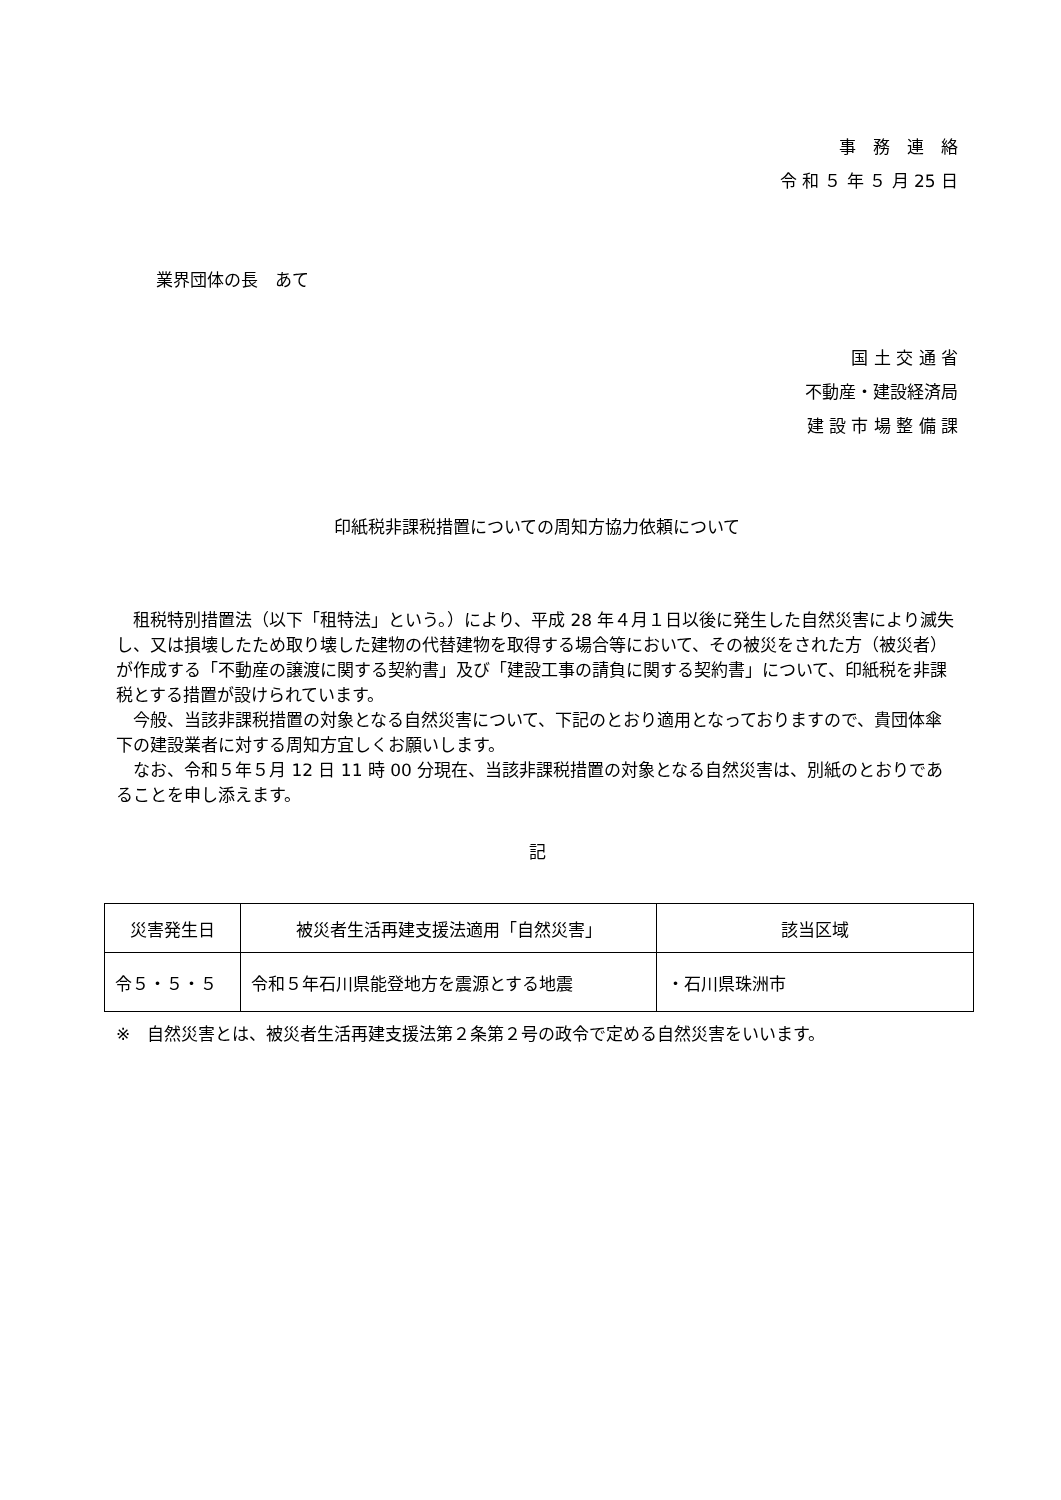事　務　連　絡
令 和 ５ 年 ５ 月 25 日
業界団体の長　あて
国 土 交 通 省
不動産・建設経済局
建 設 市 場 整 備 課
印紙税非課税措置についての周知方協力依頼について
租税特別措置法（以下「租特法」という。）により、平成 28 年４月１日以後に発生した自然災害により滅失し、又は損壊したため取り壊した建物の代替建物を取得する場合等において、その被災をされた方（被災者）が作成する「不動産の譲渡に関する契約書」及び「建設工事の請負に関する契約書」について、印紙税を非課税とする措置が設けられています。
今般、当該非課税措置の対象となる自然災害について、下記のとおり適用となっておりますので、貴団体傘下の建設業者に対する周知方宜しくお願いします。
なお、令和５年５月 12 日 11 時 00 分現在、当該非課税措置の対象となる自然災害は、別紙のとおりであることを申し添えます。
記
| 災害発生日 | 被災者生活再建支援法適用「自然災害」 | 該当区域 |
| --- | --- | --- |
| 令５・５・５ | 令和５年石川県能登地方を震源とする地震 | ・石川県珠洲市 |
※　自然災害とは、被災者生活再建支援法第２条第２号の政令で定める自然災害をいいます。